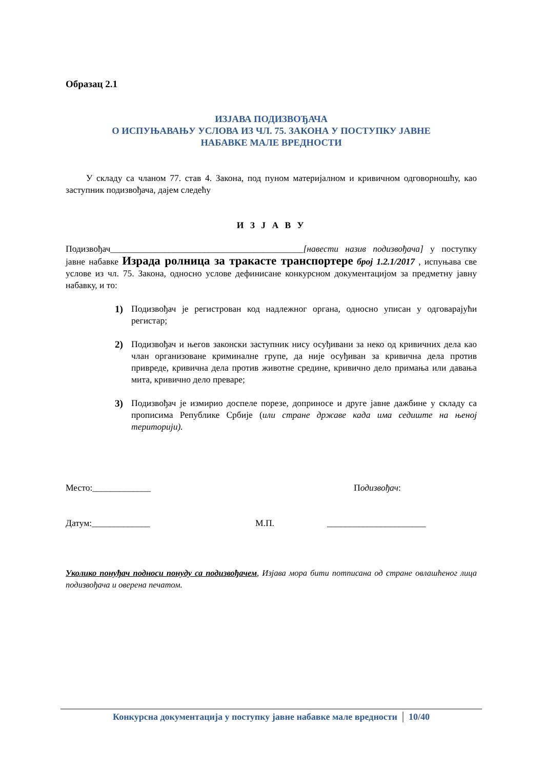Образац 2.1
ИЗЈАВА ПОДИЗВОЂАЧА
О ИСПУЊАВАЊУ УСЛОВА ИЗ ЧЛ. 75. ЗАКОНА У ПОСТУПКУ ЈАВНЕ
НАБАВКЕ МАЛЕ ВРЕДНОСТИ
У складу са чланом 77. став 4. Закона, под пуном материјалном и кривичном одговорношћу, као заступник подизвођача, дајем следећу
И З Ј А В У
Подизвођач___________________________________________[навести назив подизвођача] у поступку јавне набавке Израда ролница за тракасте транспортере број 1.2.1/2017 , испуњава све услове из чл. 75. Закона, односно услове дефинисане конкурсном документацијом за предметну јавну набавку, и то:
1) Подизвођач је регистрован код надлежног органа, односно уписан у одговарајући регистар;
2) Подизвођач и његов законски заступник нису осуђивани за неко од кривичних дела као члан организоване криминалне групе, да није осуђиван за кривична дела против привреде, кривична дела против животне средине, кривично дело примања или давања мита, кривично дело преваре;
3) Подизвођач је измирио доспеле порезе, доприносе и друге јавне дажбине у складу са прописима Републике Србије (или стране државе када има седиште на њеној територији).
Место:_____________ Подизвођач:
Датум:_____________ М.П. ______________________
Уколико понуђач подноси понуду са подизвођачем, Изјава мора бити потписана од стране овлашћеног лица подизвођача и оверена печатом.
Конкурсна документација у поступку јавне набавке мале вредности 10/40